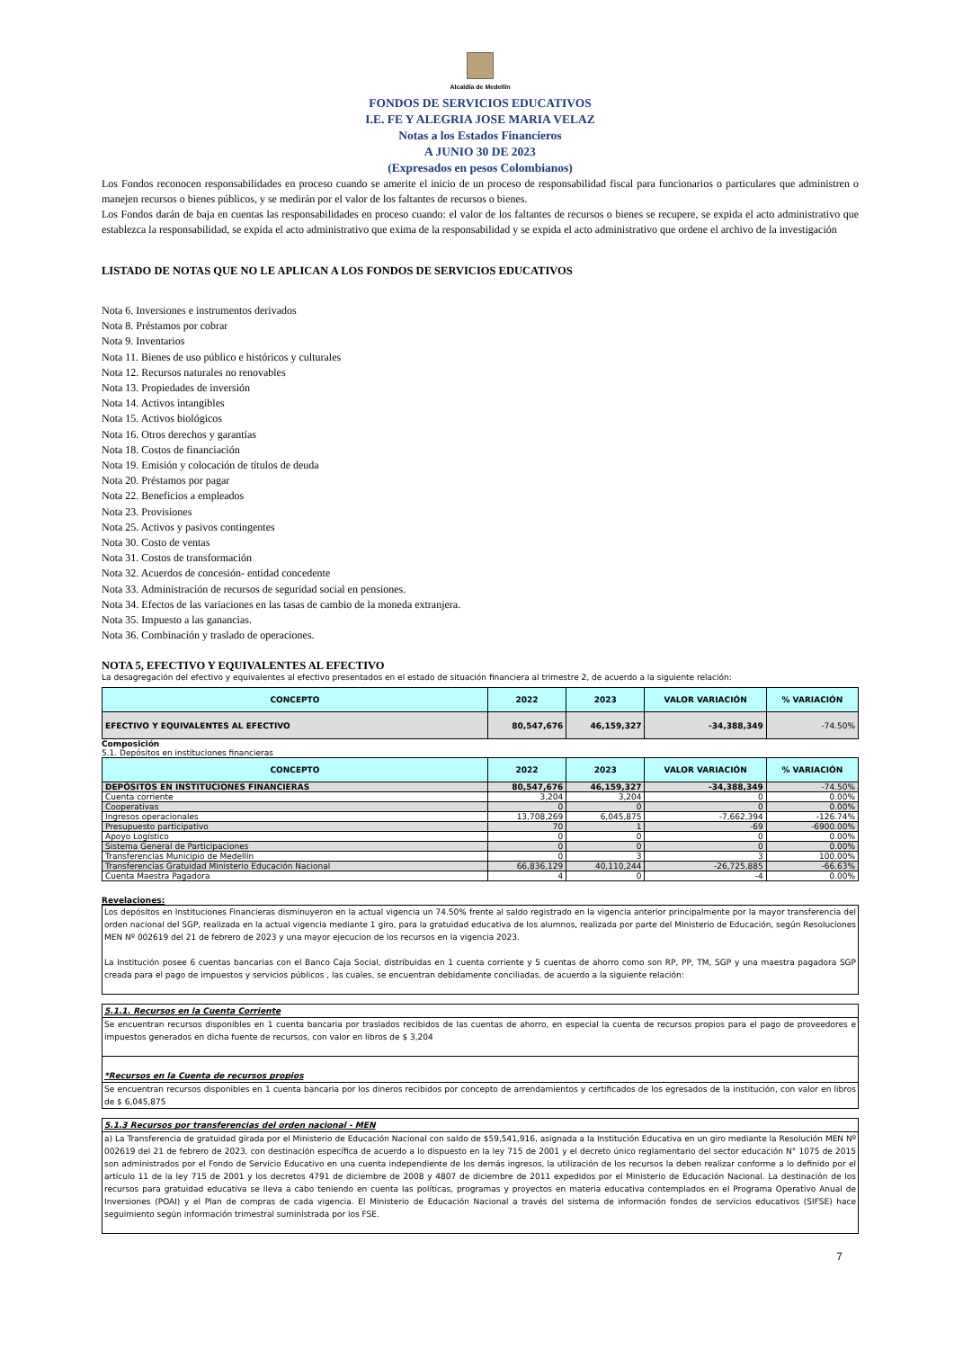Alcaldía de Medellín
FONDOS DE SERVICIOS EDUCATIVOS
I.E. FE Y ALEGRIA JOSE MARIA VELAZ
Notas a los Estados Financieros
A JUNIO 30 DE 2023
(Expresados en pesos Colombianos)
Los Fondos reconocen responsabilidades en proceso cuando se amerite el inicio de un proceso de responsabilidad fiscal para funcionarios o particulares que administren o manejen recursos o bienes públicos, y se medirán por el valor de los faltantes de recursos o bienes.
Los Fondos darán de baja en cuentas las responsabilidades en proceso cuando: el valor de los faltantes de recursos o bienes se recupere, se expida el acto administrativo que establezca la responsabilidad, se expida el acto administrativo que exima de la responsabilidad y se expida el acto administrativo que ordene el archivo de la investigación
LISTADO DE NOTAS QUE NO LE APLICAN A LOS FONDOS DE SERVICIOS EDUCATIVOS
Nota 6. Inversiones e instrumentos derivados
Nota 8. Préstamos por cobrar
Nota 9. Inventarios
Nota 11. Bienes de uso público e históricos y culturales
Nota 12. Recursos naturales no renovables
Nota 13. Propiedades de inversión
Nota 14. Activos intangibles
Nota 15. Activos biológicos
Nota 16. Otros derechos y garantías
Nota 18. Costos de financiación
Nota 19. Emisión y colocación de títulos de deuda
Nota 20. Préstamos por pagar
Nota 22. Beneficios a empleados
Nota 23. Provisiones
Nota 25. Activos y pasivos contingentes
Nota 30. Costo de ventas
Nota 31. Costos de transformación
Nota 32. Acuerdos de concesión- entidad concedente
Nota 33. Administración de recursos de seguridad social en pensiones.
Nota 34. Efectos de las variaciones en las tasas de cambio de la moneda extranjera.
Nota 35. Impuesto a las ganancias.
Nota 36. Combinación y traslado de operaciones.
NOTA 5, EFECTIVO Y EQUIVALENTES AL EFECTIVO
La desagregación del efectivo y equivalentes al efectivo presentados en el estado de situación financiera al trimestre 2, de acuerdo a la siguiente relación:
| CONCEPTO | 2022 | 2023 | VALOR VARIACIÓN | % VARIACIÓN |
| --- | --- | --- | --- | --- |
| EFECTIVO Y EQUIVALENTES AL EFECTIVO | 80,547,676 | 46,159,327 | -34,388,349 | -74.50% |
Composición
5.1. Depósitos en instituciones financieras
| CONCEPTO | 2022 | 2023 | VALOR VARIACIÓN | % VARIACIÓN |
| --- | --- | --- | --- | --- |
| DEPÓSITOS EN INSTITUCIONES FINANCIERAS | 80,547,676 | 46,159,327 | -34,388,349 | -74.50% |
| Cuenta corriente | 3,204 | 3,204 | 0 | 0.00% |
| Cooperativas | 0 | 0 | 0 | 0.00% |
| Ingresos operacionales | 13,708,269 | 6,045,875 | -7,662,394 | -126.74% |
| Presupuesto participativo | 70 | 1 | -69 | -6900.00% |
| Apoyo Logístico | 0 | 0 | 0 | 0.00% |
| Sistema General de Participaciones | 0 | 0 | 0 | 0.00% |
| Transferencias Municipio de Medellín | 0 | 3 | 3 | 100.00% |
| Transferencias Gratuidad Ministerio Educación Nacional | 66,836,129 | 40,110,244 | -26,725,885 | -66.63% |
| Cuenta Maestra Pagadora | 4 | 0 | -4 | 0.00% |
Revelaciones:
Los depósitos en Instituciones Financieras disminuyeron en la actual vigencia un 74.50% frente al saldo registrado en la vigencia anterior principalmente por la mayor transferencia del orden nacional del SGP, realizada en la actual vigencia mediante 1 giro, para la gratuidad educativa de los alumnos, realizada por parte del Ministerio de Educación, según Resoluciones MEN Nº 002619 del 21 de febrero de 2023 y una mayor ejecucion de los recursos en la vigencia 2023.
La Institución posee 6 cuentas bancarias con el Banco Caja Social, distribuidas en 1 cuenta corriente y 5 cuentas de ahorro como son RP, PP, TM, SGP y una maestra pagadora SGP creada para el pago de impuestos y servicios públicos , las cuales, se encuentran debidamente conciliadas, de acuerdo a la siguiente relación:
5.1.1. Recursos en la Cuenta Corriente
Se encuentran recursos disponibles en 1 cuenta bancaria por traslados recibidos de las cuentas de ahorro, en especial la cuenta de recursos propios para el pago de proveedores e impuestos generados en dicha fuente de recursos, con valor en libros de $ 3,204
*Recursos en la Cuenta de recursos propios
Se encuentran recursos disponibles en 1 cuenta bancaria por los dineros recibidos por concepto de arrendamientos y certificados de los egresados de la institución, con valor en libros de $ 6,045,875
5.1.3 Recursos por transferencias del orden nacional - MEN
a) La Transferencia de gratuidad girada por el Ministerio de Educación Nacional con saldo de $59,541,916, asignada a la Institución Educativa en un giro mediante la Resolución MEN Nº 002619 del 21 de febrero de 2023, con destinación específica de acuerdo a lo dispuesto en la ley 715 de 2001 y el decreto único reglamentario del sector educación N° 1075 de 2015 son administrados por el Fondo de Servicio Educativo en una cuenta independiente de los demás ingresos, la utilización de los recursos la deben realizar conforme a lo definido por el artículo 11 de la ley 715 de 2001 y los decretos 4791 de diciembre de 2008 y 4807 de diciembre de 2011 expedidos por el Ministerio de Educación Nacional. La destinación de los recursos para gratuidad educativa se lleva a cabo teniendo en cuenta las políticas, programas y proyectos en materia educativa contemplados en el Programa Operativo Anual de Inversiones (POAI) y el Plan de compras de cada vigencia. El Ministerio de Educación Nacional a través del sistema de información fondos de servicios educativos (SIFSE) hace seguimiento según información trimestral suministrada por los FSE.
7